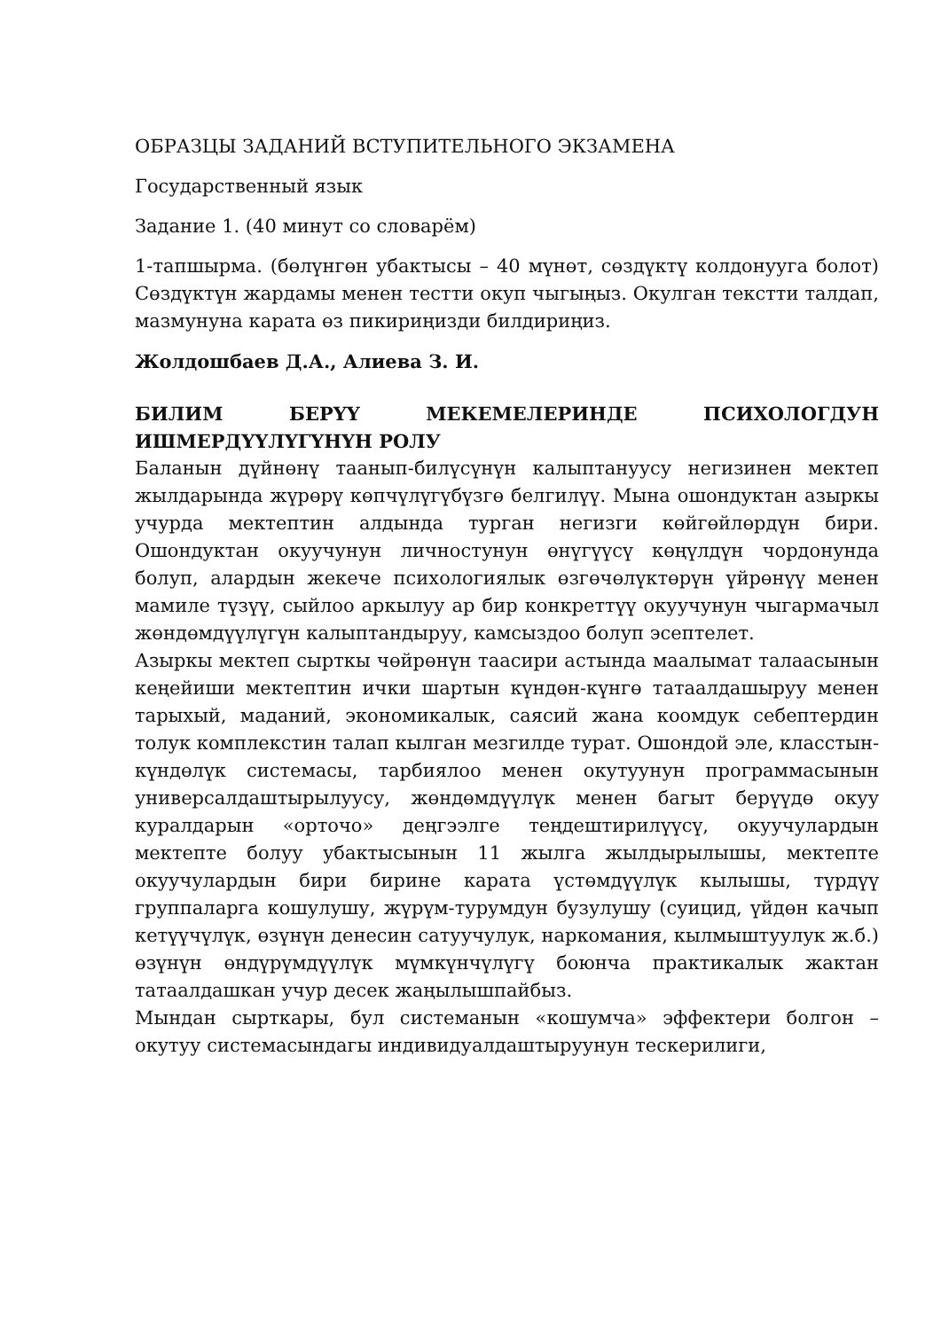ОБРАЗЦЫ ЗАДАНИЙ ВСТУПИТЕЛЬНОГО ЭКЗАМЕНА
Государственный язык
Задание 1. (40 минут со словарём)
1-тапшырма. (бөлүнгөн убактысы – 40 мүнөт, сөздүктү колдонууга болот) Сөздүктүн жардамы менен тестти окуп чыгыңыз. Окулган текстти талдап, мазмунуна карата өз пикириңизди билдириңиз.
Жолдошбаев Д.А., Алиева З. И.
БИЛИМ БЕРҮҮ МЕКЕМЕЛЕРИНДЕ ПСИХОЛОГДУН ИШМЕРДҮҮЛҮГҮНҮН РОЛУ
Баланын дүйнөнү таанып-билүсүнүн калыптануусу негизинен мектеп жылдарында жүрөрү көпчүлүгүбүзгө белгилүү. Мына ошондуктан азыркы учурда мектептин алдында турган негизги көйгөйлөрдүн бири. Ошондуктан окуучунун личностунун өнүгүүсү көңүлдүн чордонунда болуп, алардын жекече психологиялык өзгөчөлүктөрүн үйрөнүү менен мамиле түзүү, сыйлоо аркылуу ар бир конкреттүү окуучунун чыгармачыл жөндөмдүүлүгүн калыптандыруу, камсыздоо болуп эсептелет.
Азыркы мектеп сырткы чөйрөнүн таасири астында маалымат талаасынын кеңейиши мектептин ички шартын күндөн-күнгө татаалдашыруу менен тарыхый, маданий, экономикалык, саясий жана коомдук себептердин толук комплекстин талап кылган мезгилде турат. Ошондой эле, класстын-күндөлүк системасы, тарбиялоо менен окутуунун программасынын универсалдаштырылуусу, жөндөмдүүлүк менен багыт берүүдө окуу куралдарын «орточо» деңгээлге теңдештирилүүсү, окуучулардын мектепте болуу убактысынын 11 жылга жылдырылышы, мектепте окуучулардын бири бирине карата үстөмдүүлүк кылышы, түрдүү группаларга кошулушу, жүрүм-турумдун бузулушу (суицид, үйдөн качып кетүүчүлүк, өзүнүн денесин сатуучулук, наркомания, кылмыштуулук ж.б.) өзүнүн өндүрүмдүүлүк мүмкүнчүлүгү боюнча практикалык жактан татаалдашкан учур десек жаңылышпайбыз.
Мындан сырткары, бул системанын «кошумча» эффектери болгон – окутуу системасындагы индивидуалдаштыруунун тескерилиги,